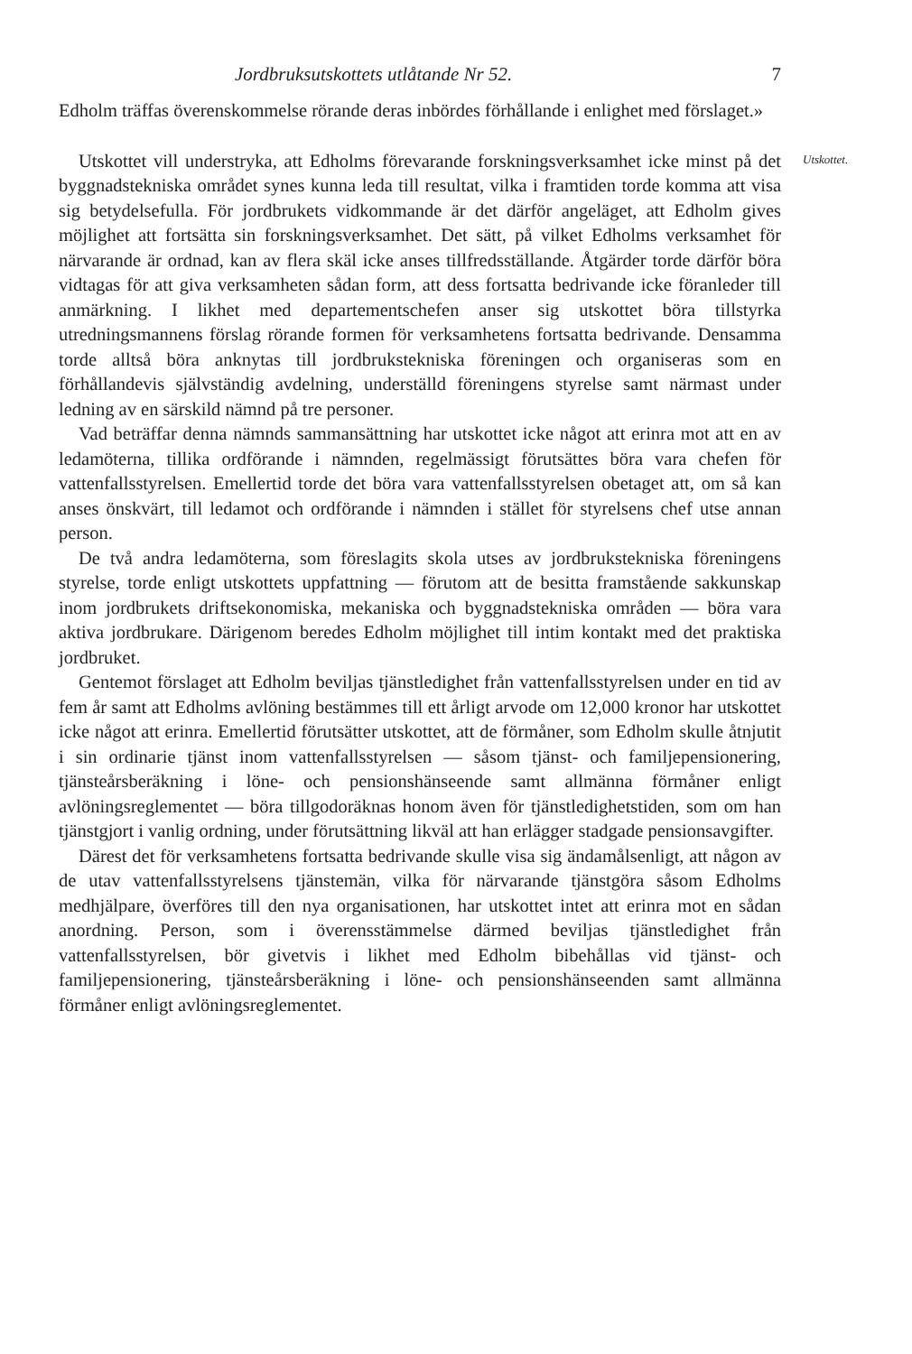Jordbruksutskottets utlåtande Nr 52. 7
Edholm träffas överenskommelse rörande deras inbördes förhållande i enlighet med förslaget.»
Utskottet vill understryka, att Edholms förevarande forskningsverksamhet icke minst på det byggnadstekniska området synes kunna leda till resultat, vilka i framtiden torde komma att visa sig betydelsefulla. För jordbrukets vidkommande är det därför angeläget, att Edholm gives möjlighet att fortsätta sin forskningsverksamhet. Det sätt, på vilket Edholms verksamhet för närvarande är ordnad, kan av flera skäl icke anses tillfredsställande. Åtgärder torde därför böra vidtagas för att giva verksamheten sådan form, att dess fortsatta bedrivande icke föranleder till anmärkning. I likhet med departementschefen anser sig utskottet böra tillstyrka utredningsmannens förslag rörande formen för verksamhetens fortsatta bedrivande. Densamma torde alltså böra anknytas till jordbrukstekniska föreningen och organiseras som en förhållandevis självständig avdelning, underställd föreningens styrelse samt närmast under ledning av en särskild nämnd på tre personer.
Utskottet.
Vad beträffar denna nämnds sammansättning har utskottet icke något att erinra mot att en av ledamöterna, tillika ordförande i nämnden, regelmässigt förutsättes böra vara chefen för vattenfallsstyrelsen. Emellertid torde det böra vara vattenfallsstyrelsen obetaget att, om så kan anses önskvärt, till ledamot och ordförande i nämnden i stället för styrelsens chef utse annan person.
De två andra ledamöterna, som föreslagits skola utses av jordbrukstekniska föreningens styrelse, torde enligt utskottets uppfattning — förutom att de besitta framstående sakkunskap inom jordbrukets driftsekonomiska, mekaniska och byggnadstekniska områden — böra vara aktiva jordbrukare. Därigenom beredes Edholm möjlighet till intim kontakt med det praktiska jordbruket.
Gentemot förslaget att Edholm beviljas tjänstledighet från vattenfallsstyrelsen under en tid av fem år samt att Edholms avlöning bestämmes till ett årligt arvode om 12,000 kronor har utskottet icke något att erinra. Emellertid förutsätter utskottet, att de förmåner, som Edholm skulle åtnjutit i sin ordinarie tjänst inom vattenfallsstyrelsen — såsom tjänst- och familjepensionering, tjänsteårsberäkning i löne- och pensionshänseende samt allmänna förmåner enligt avlöningsreglementet — böra tillgodoräknas honom även för tjänstledighetstiden, som om han tjänstgjort i vanlig ordning, under förutsättning likväl att han erlägger stadgade pensionsavgifter.
Därest det för verksamhetens fortsatta bedrivande skulle visa sig ändamålsenligt, att någon av de utav vattenfallsstyrelsens tjänstemän, vilka för närvarande tjänstgöra såsom Edholms medhjälpare, överföres till den nya organisationen, har utskottet intet att erinra mot en sådan anordning. Person, som i överensstämmelse därmed beviljas tjänstledighet från vattenfallsstyrelsen, bör givetvis i likhet med Edholm bibehållas vid tjänst- och familjepensionering, tjänsteårsberäkning i löne- och pensionshänseenden samt allmänna förmåner enligt avlöningsreglementet.